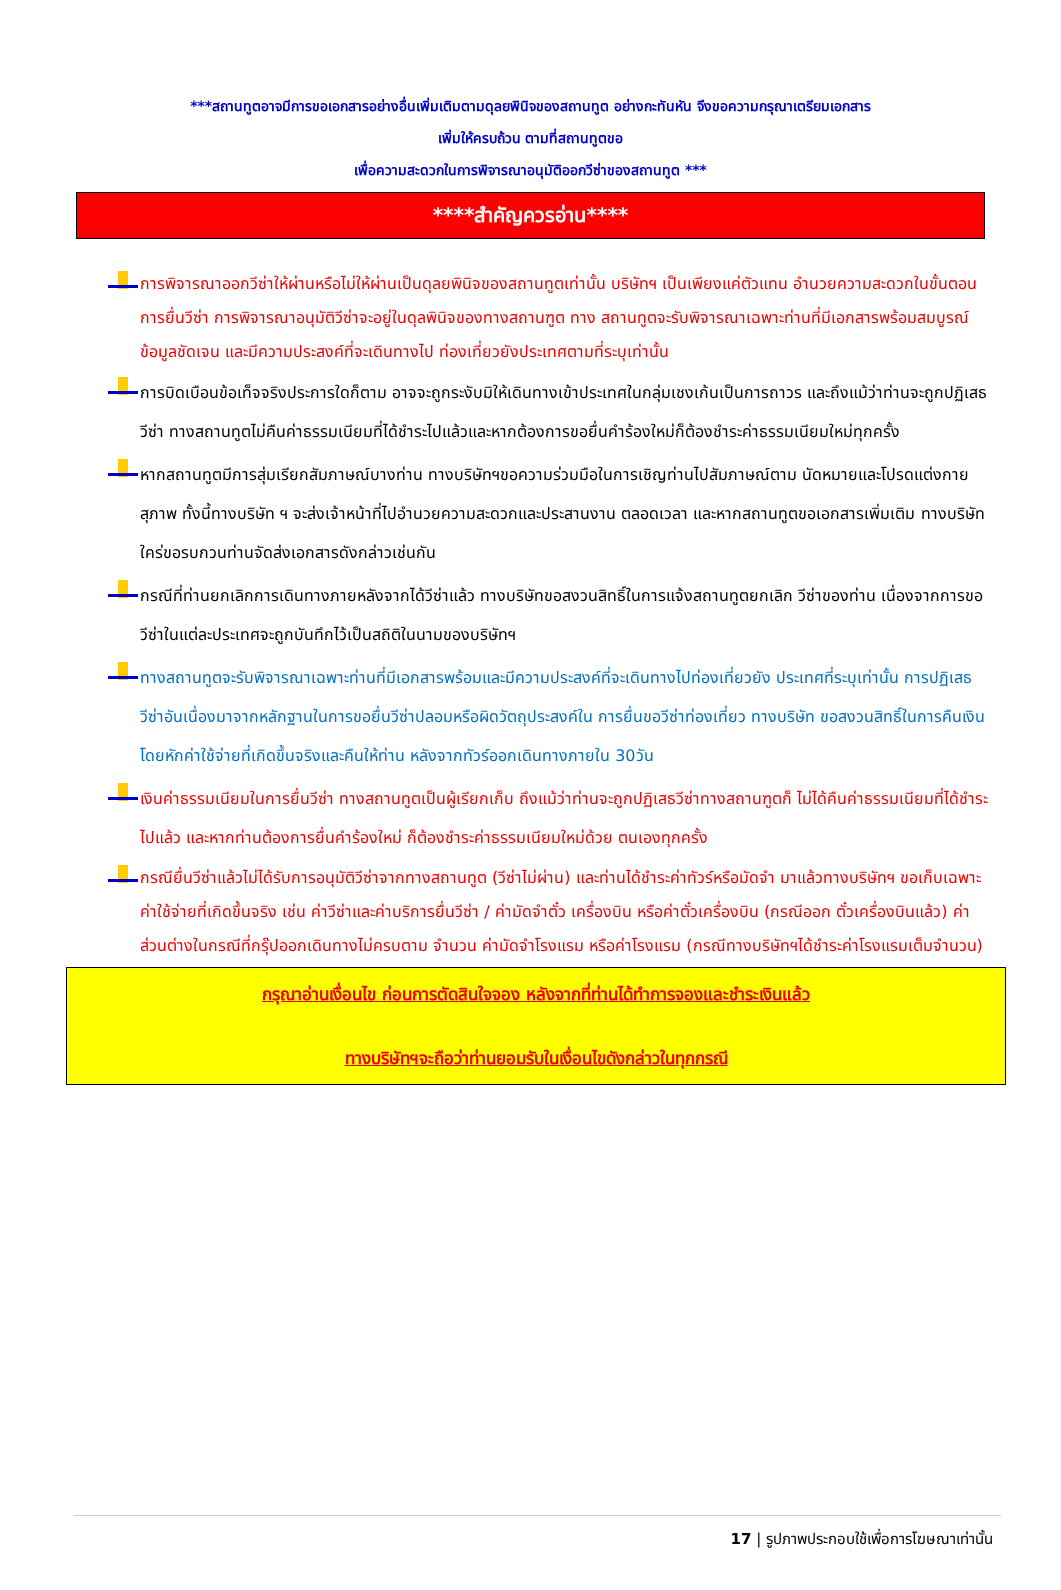***สถานทูตอาจมีการขอเอกสารอย่างอื่นเพิ่มเติมตามดุลยพินิจของสถานทูต อย่างกะทันหัน จึงขอความกรุณาเตรียมเอกสาร
เพิ่มให้ครบถ้วน ตามที่สถานทูตขอ
เพื่อความสะดวกในการพิจารณาอนุมัติออกวีซ่าของสถานทูต ***
****สำคัญควรอ่าน****
การพิจารณาออกวีซ่าให้ผ่านหรือไม่ให้ผ่านเป็นดุลยพินิจของสถานทูตเท่านั้น บริษัทฯ เป็นเพียงแค่ตัวแทน อำนวยความสะดวกในขั้นตอนการยื่นวีซ่า การพิจารณาอนุมัติวีซ่าจะอยู่ในดุลพินิจของทางสถานฑูต ทาง สถานทูตจะรับพิจารณาเฉพาะท่านที่มีเอกสารพร้อมสมบูรณ์ข้อมูลชัดเจน และมีความประสงค์ที่จะเดินทางไป ท่องเที่ยวยังประเทศตามที่ระบุเท่านั้น
การบิดเบือนข้อเท็จจริงประการใดก็ตาม อาจจะถูกระงับมิให้เดินทางเข้าประเทศในกลุ่มเชงเก้นเป็นการถาวร และถึงแม้ว่าท่านจะถูกปฏิเสธวีซ่า ทางสถานทูตไม่คืนค่าธรรมเนียมที่ได้ชำระไปแล้วและหากต้องการขอยื่นคำร้องใหม่ก็ต้องชำระค่าธรรมเนียมใหม่ทุกครั้ง
หากสถานทูตมีการสุ่มเรียกสัมภาษณ์บางท่าน ทางบริษัทฯขอความร่วมมือในการเชิญท่านไปสัมภาษณ์ตาม นัดหมายและโปรดแต่งกายสุภาพ ทั้งนี้ทางบริษัท ฯ จะส่งเจ้าหน้าที่ไปอำนวยความสะดวกและประสานงาน ตลอดเวลา และหากสถานทูตขอเอกสารเพิ่มเติม ทางบริษัทใคร่ขอรบกวนท่านจัดส่งเอกสารดังกล่าวเช่นกัน
กรณีที่ท่านยกเลิกการเดินทางภายหลังจากได้วีซ่าแล้ว ทางบริษัทขอสงวนสิทธิ์ในการแจ้งสถานทูตยกเลิก วีซ่าของท่าน เนื่องจากการขอวีซ่าในแต่ละประเทศจะถูกบันทึกไว้เป็นสถิติในนามของบริษัทฯ
ทางสถานทูตจะรับพิจารณาเฉพาะท่านที่มีเอกสารพร้อมและมีความประสงค์ที่จะเดินทางไปท่องเที่ยวยัง ประเทศที่ระบุเท่านั้น การปฏิเสธวีซ่าอันเนื่องมาจากหลักฐานในการขอยื่นวีซ่าปลอมหรือผิดวัตถุประสงค์ใน การยื่นขอวีซ่าท่องเที่ยว ทางบริษัท ขอสงวนสิทธิ์ในการคืนเงิน โดยหักค่าใช้จ่ายที่เกิดขึ้นจริงและคืนให้ท่าน หลังจากทัวร์ออกเดินทางภายใน 30วัน
เงินค่าธรรมเนียมในการยื่นวีซ่า ทางสถานทูตเป็นผู้เรียกเก็บ ถึงแม้ว่าท่านจะถูกปฏิเสธวีซ่าทางสถานฑูตก็ ไม่ได้คืนค่าธรรมเนียมที่ได้ชำระไปแล้ว และหากท่านต้องการยื่นคำร้องใหม่ ก็ต้องชำระค่าธรรมเนียมใหม่ด้วย ตนเองทุกครั้ง
กรณียื่นวีซ่าแล้วไม่ได้รับการอนุมัติวีซ่าจากทางสถานทูต (วีซ่าไม่ผ่าน) และท่านได้ชำระค่าทัวร์หรือมัดจำ มาแล้วทางบริษัทฯ ขอเก็บเฉพาะค่าใช้จ่ายที่เกิดขึ้นจริง เช่น ค่าวีซ่าและค่าบริการยื่นวีซ่า / ค่ามัดจำตั๋ว เครื่องบิน หรือค่าตั๋วเครื่องบิน (กรณีออก ตั๋วเครื่องบินแล้ว) ค่าส่วนต่างในกรณีที่กรุ๊ปออกเดินทางไม่ครบตาม จำนวน ค่ามัดจำโรงแรม หรือค่าโรงแรม (กรณีทางบริษัทฯได้ชำระค่าโรงแรมเต็มจำนวน)
กรุณาอ่านเงื่อนไข ก่อนการตัดสินใจจอง หลังจากที่ท่านได้ทำการจองและชำระเงินแล้ว
ทางบริษัทฯจะถือว่าท่านยอมรับในเงื่อนไขดังกล่าวในทุกกรณี
17 | รูปภาพประกอบใช้เพื่อการโฆษณาเท่านั้น